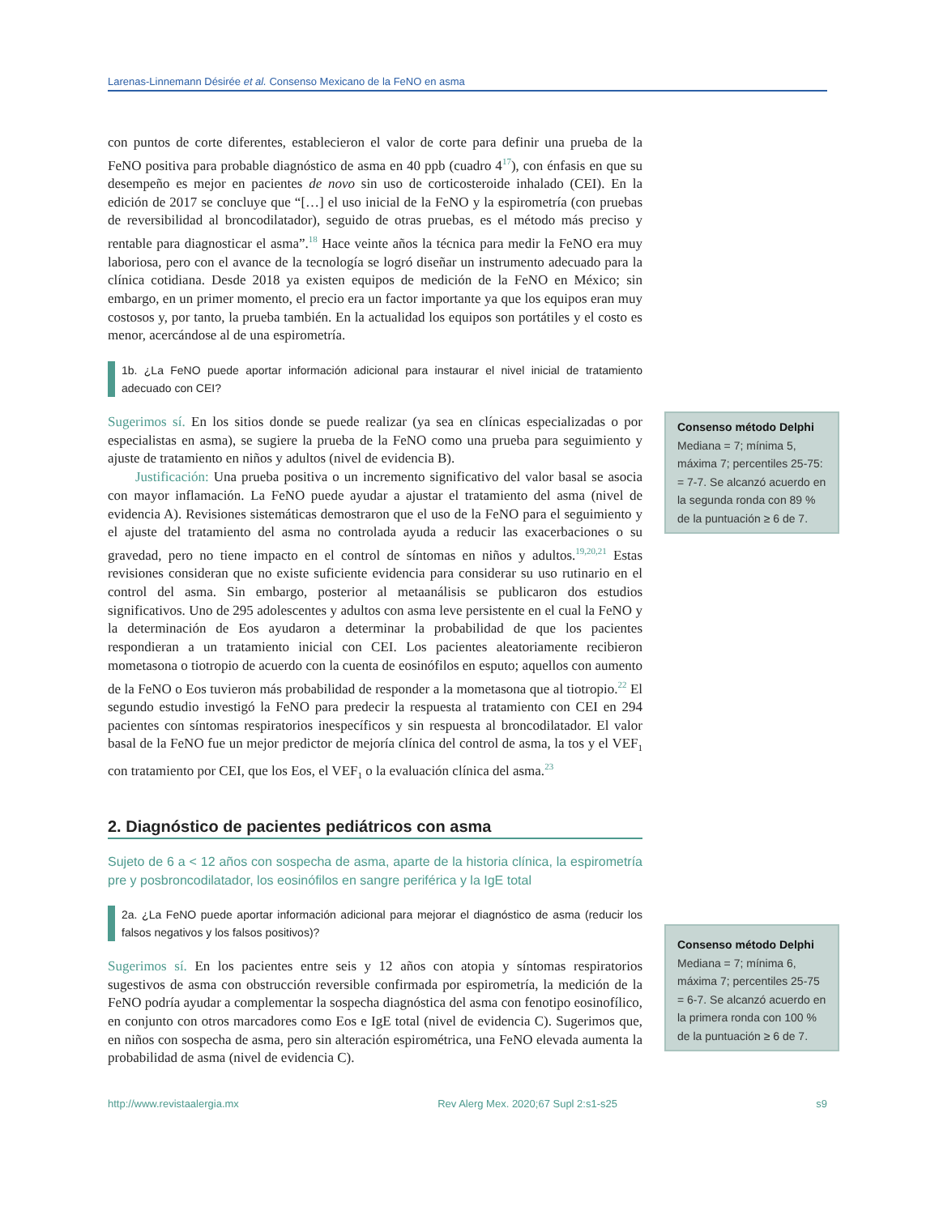Larenas-Linnemann Désirée et al. Consenso Mexicano de la FeNO en asma
con puntos de corte diferentes, establecieron el valor de corte para definir una prueba de la FeNO positiva para probable diagnóstico de asma en 40 ppb (cuadro 4<sup>17</sup>), con énfasis en que su desempeño es mejor en pacientes de novo sin uso de corticosteroide inhalado (CEI). En la edición de 2017 se concluye que “[…] el uso inicial de la FeNO y la espirometría (con pruebas de reversibilidad al broncodilatador), seguido de otras pruebas, es el método más preciso y rentable para diagnosticar el asma”.<sup>18</sup> Hace veinte años la técnica para medir la FeNO era muy laboriosa, pero con el avance de la tecnología se logró diseñar un instrumento adecuado para la clínica cotidiana. Desde 2018 ya existen equipos de medición de la FeNO en México; sin embargo, en un primer momento, el precio era un factor importante ya que los equipos eran muy costosos y, por tanto, la prueba también. En la actualidad los equipos son portátiles y el costo es menor, acercándose al de una espirometría.
1b. ¿La FeNO puede aportar información adicional para instaurar el nivel inicial de tratamiento adecuado con CEI?
Sugerimos sí. En los sitios donde se puede realizar (ya sea en clínicas especializadas o por especialistas en asma), se sugiere la prueba de la FeNO como una prueba para seguimiento y ajuste de tratamiento en niños y adultos (nivel de evidencia B).
Justificación: Una prueba positiva o un incremento significativo del valor basal se asocia con mayor inflamación. La FeNO puede ayudar a ajustar el tratamiento del asma (nivel de evidencia A). Revisiones sistemáticas demostraron que el uso de la FeNO para el seguimiento y el ajuste del tratamiento del asma no controlada ayuda a reducir las exacerbaciones o su gravedad, pero no tiene impacto en el control de síntomas en niños y adultos.<sup>19,20,21</sup> Estas revisiones consideran que no existe suficiente evidencia para considerar su uso rutinario en el control del asma. Sin embargo, posterior al metaanálisis se publicaron dos estudios significativos. Uno de 295 adolescentes y adultos con asma leve persistente en el cual la FeNO y la determinación de Eos ayudaron a determinar la probabilidad de que los pacientes respondieran a un tratamiento inicial con CEI. Los pacientes aleatoriamente recibieron mometasona o tiotropio de acuerdo con la cuenta de eosinófilos en esputo; aquellos con aumento de la FeNO o Eos tuvieron más probabilidad de responder a la mometasona que al tiotropio.<sup>22</sup> El segundo estudio investigó la FeNO para predecir la respuesta al tratamiento con CEI en 294 pacientes con síntomas respiratorios inespecíficos y sin respuesta al broncodilatador. El valor basal de la FeNO fue un mejor predictor de mejoría clínica del control de asma, la tos y el VEF<sub>1</sub> con tratamiento por CEI, que los Eos, el VEF<sub>1</sub> o la evaluación clínica del asma.<sup>23</sup>
2. Diagnóstico de pacientes pediátricos con asma
Sujeto de 6 a < 12 años con sospecha de asma, aparte de la historia clínica, la espirometría pre y posbroncodilatador, los eosinófilos en sangre periférica y la IgE total
2a. ¿La FeNO puede aportar información adicional para mejorar el diagnóstico de asma (reducir los falsos negativos y los falsos positivos)?
Sugerimos sí. En los pacientes entre seis y 12 años con atopia y síntomas respiratorios sugestivos de asma con obstrucción reversible confirmada por espirometría, la medición de la FeNO podría ayudar a complementar la sospecha diagnóstica del asma con fenotipo eosinofílico, en conjunto con otros marcadores como Eos e IgE total (nivel de evidencia C). Sugerimos que, en niños con sospecha de asma, pero sin alteración espirométrica, una FeNO elevada aumenta la probabilidad de asma (nivel de evidencia C).
Consenso método Delphi
Mediana = 7; mínima 5, máxima 7; percentiles 25-75: = 7-7. Se alcanzó acuerdo en la segunda ronda con 89 % de la puntuación ≥ 6 de 7.
Consenso método Delphi
Mediana = 7; mínima 6, máxima 7; percentiles 25-75 = 6-7. Se alcanzó acuerdo en la primera ronda con 100 % de la puntuación ≥ 6 de 7.
http://www.revistaalergia.mx Rev Alerg Mex. 2020;67 Supl 2:s1-s25 s9